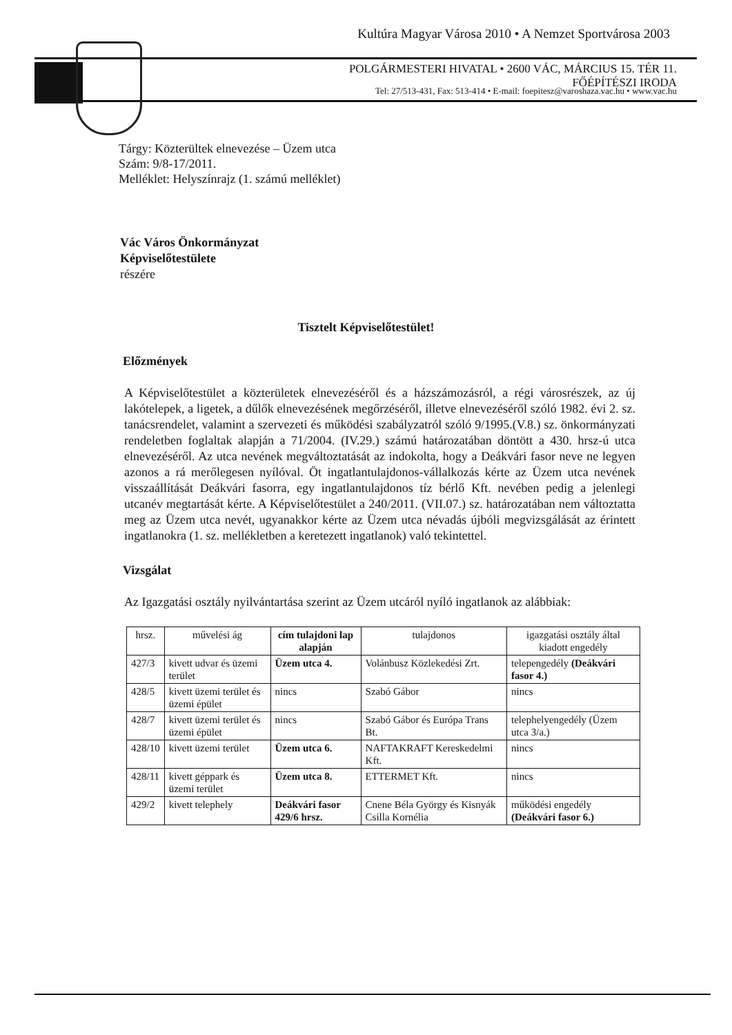Kultúra Magyar Városa 2010 • A Nemzet Sportvárosa 2003
POLGÁRMESTERI HIVATAL • 2600 VÁC, MÁRCIUS 15. TÉR 11.
FŐÉPÍTÉSZI IRODA
Tel: 27/513-431, Fax: 513-414 • E-mail: foepitesz@varoshaza.vac.hu • www.vac.hu
Tárgy: Közterültek elnevezése – Üzem utca
Szám: 9/8-17/2011.
Melléklet: Helyszínrajz (1. számú melléklet)
Vác Város Önkormányzat
Képviselőtestülete
részére
Tisztelt Képviselőtestület!
Előzmények
A Képviselőtestület a közterületek elnevezéséről és a házszámozásról, a régi városrészek, az új lakótelepek, a ligetek, a dűlők elnevezésének megőrzéséről, illetve elnevezéséről szóló 1982. évi 2. sz. tanácsrendelet, valamint a szervezeti és működési szabályzatról szóló 9/1995.(V.8.) sz. önkormányzati rendeletben foglaltak alapján a 71/2004. (IV.29.) számú határozatában döntött a 430. hrsz-ú utca elnevezéséről. Az utca nevének megváltoztatását az indokolta, hogy a Deákvári fasor neve ne legyen azonos a rá merőlegesen nyílóval. Öt ingatlantulajdonos-vállalkozás kérte az Üzem utca nevének visszaállítását Deákvári fasorra, egy ingatlantulajdonos tíz bérlő Kft. nevében pedig a jelenlegi utcanév megtartását kérte. A Képviselőtestület a 240/2011. (VII.07.) sz. határozatában nem változtatta meg az Üzem utca nevét, ugyanakkor kérte az Üzem utca névadás újbóli megvizsgálását az érintett ingatlanokra (1. sz. mellékletben a keretezett ingatlanok) való tekintettel.
Vizsgálat
Az Igazgatási osztály nyilvántartása szerint az Üzem utcáról nyíló ingatlanok az alábbiak:
| hrsz. | művelési ág | cím tulajdoni lap alapján | tulajdonos | igazgatási osztály által kiadott engedély |
| --- | --- | --- | --- | --- |
| 427/3 | kivett udvar és üzemi terület | Üzem utca 4. | Volánbusz Közlekedési Zrt. | telepengedély (Deákvári fasor 4.) |
| 428/5 | kivett üzemi terület és üzemi épület | nincs | Szabó Gábor | nincs |
| 428/7 | kivett üzemi terület és üzemi épület | nincs | Szabó Gábor és Európa Trans Bt. | telephelyengedély (Üzem utca 3/a.) |
| 428/10 | kivett üzemi terület | Üzem utca 6. | NAFTAKRAFT Kereskedelmi Kft. | nincs |
| 428/11 | kivett géppark és üzemi terület | Üzem utca 8. | ETTERMET Kft. | nincs |
| 429/2 | kivett telephely | Deákvári fasor 429/6 hrsz. | Cnene Béla György és Kisnyák Csilla Kornélia | működési engedély (Deákvári fasor 6.) |